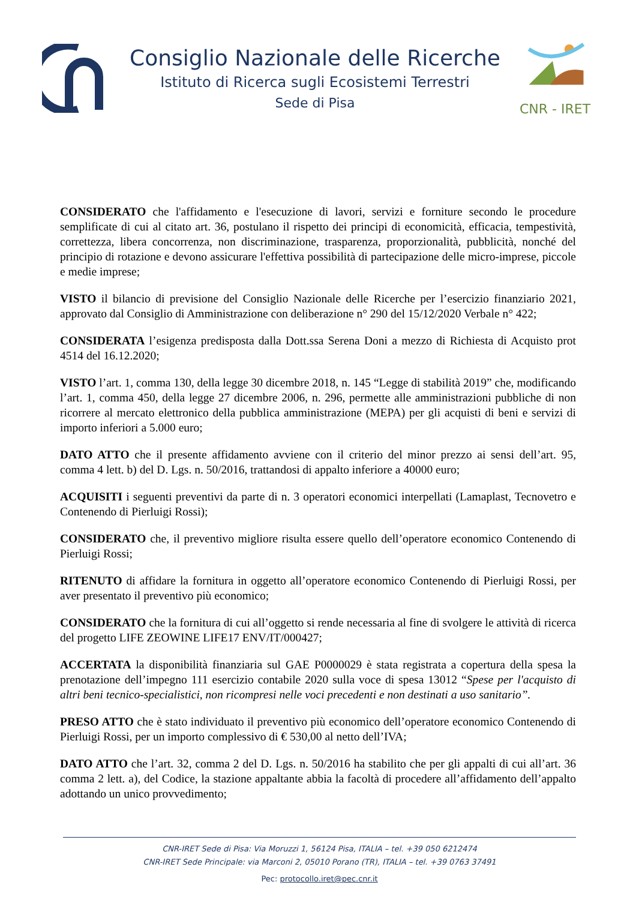Consiglio Nazionale delle Ricerche
Istituto di Ricerca sugli Ecosistemi Terrestri
Sede di Pisa
CNR - IRET
CONSIDERATO che l'affidamento e l'esecuzione di lavori, servizi e forniture secondo le procedure semplificate di cui al citato art. 36, postulano il rispetto dei principi di economicità, efficacia, tempestività, correttezza, libera concorrenza, non discriminazione, trasparenza, proporzionalità, pubblicità, nonché del principio di rotazione e devono assicurare l'effettiva possibilità di partecipazione delle micro-imprese, piccole e medie imprese;
VISTO il bilancio di previsione del Consiglio Nazionale delle Ricerche per l’esercizio finanziario 2021, approvato dal Consiglio di Amministrazione con deliberazione n° 290 del 15/12/2020 Verbale n° 422;
CONSIDERATA l’esigenza predisposta dalla Dott.ssa Serena Doni a mezzo di Richiesta di Acquisto prot 4514 del 16.12.2020;
VISTO l’art. 1, comma 130, della legge 30 dicembre 2018, n. 145 “Legge di stabilità 2019” che, modificando l’art. 1, comma 450, della legge 27 dicembre 2006, n. 296, permette alle amministrazioni pubbliche di non ricorrere al mercato elettronico della pubblica amministrazione (MEPA) per gli acquisti di beni e servizi di importo inferiori a 5.000 euro;
DATO ATTO che il presente affidamento avviene con il criterio del minor prezzo ai sensi dell’art. 95, comma 4 lett. b) del D. Lgs. n. 50/2016, trattandosi di appalto inferiore a 40000 euro;
ACQUISITI i seguenti preventivi da parte di n. 3 operatori economici interpellati (Lamaplast, Tecnovetro e Contenendo di Pierluigi Rossi);
CONSIDERATO che, il preventivo migliore risulta essere quello dell’operatore economico Contenendo di Pierluigi Rossi;
RITENUTO di affidare la fornitura in oggetto all’operatore economico Contenendo di Pierluigi Rossi, per aver presentato il preventivo più economico;
CONSIDERATO che la fornitura di cui all’oggetto si rende necessaria al fine di svolgere le attività di ricerca del progetto LIFE ZEOWINE LIFE17 ENV/IT/000427;
ACCERTATA la disponibilità finanziaria sul GAE P0000029 è stata registrata a copertura della spesa la prenotazione dell’impegno 111 esercizio contabile 2020 sulla voce di spesa 13012 “Spese per l'acquisto di altri beni tecnico-specialistici, non ricompresi nelle voci precedenti e non destinati a uso sanitario”.
PRESO ATTO che è stato individuato il preventivo più economico dell’operatore economico Contenendo di Pierluigi Rossi, per un importo complessivo di € 530,00 al netto dell’IVA;
DATO ATTO che l’art. 32, comma 2 del D. Lgs. n. 50/2016 ha stabilito che per gli appalti di cui all’art. 36 comma 2 lett. a), del Codice, la stazione appaltante abbia la facoltà di procedere all’affidamento dell’appalto adottando un unico provvedimento;
CNR-IRET Sede di Pisa: Via Moruzzi 1, 56124 Pisa, ITALIA – tel. +39 050 6212474
CNR-IRET Sede Principale: via Marconi 2, 05010 Porano (TR), ITALIA – tel. +39 0763 37491
Pec: protocollo.iret@pec.cnr.it